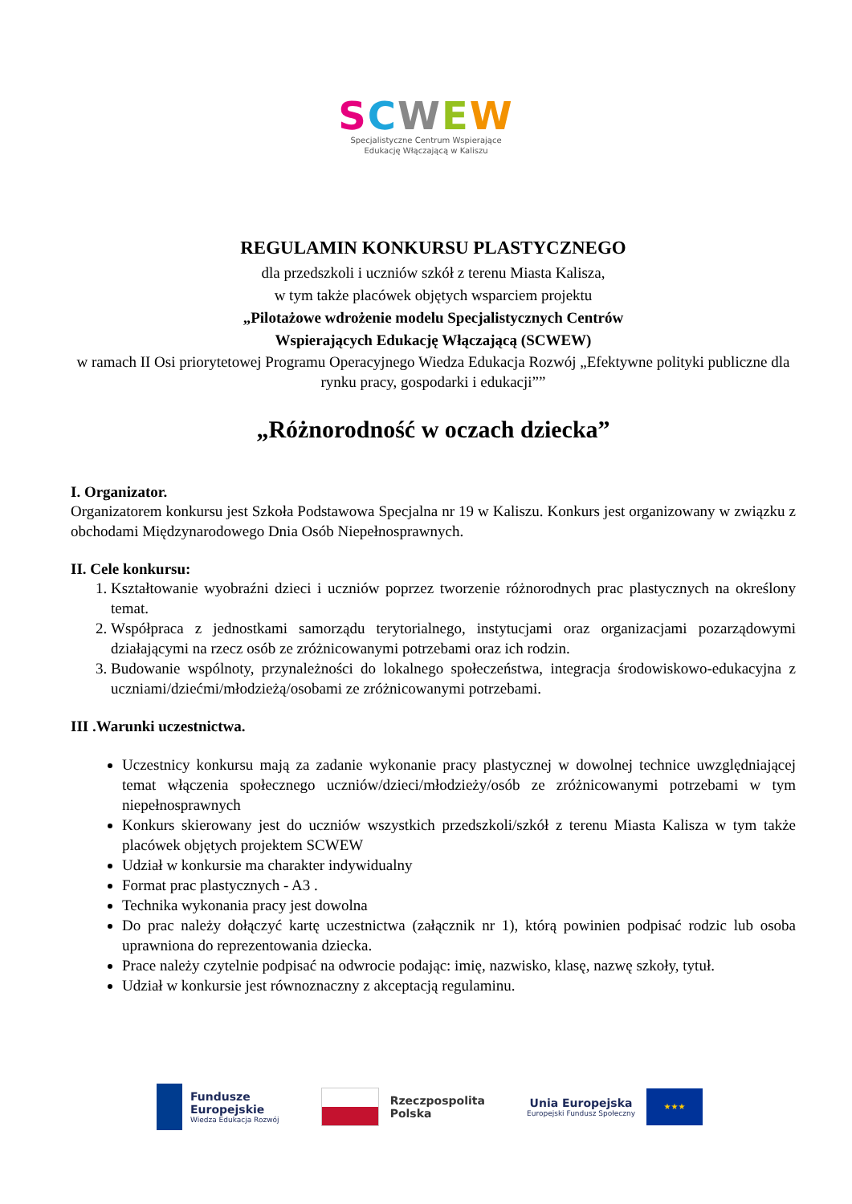SCWEW
Specjalistyczne Centrum Wspierające
Edukację Włączającą w Kaliszu
REGULAMIN KONKURSU PLASTYCZNEGO
dla przedszkoli i uczniów szkół z terenu Miasta Kalisza,
w tym także placówek objętych wsparciem projektu
„Pilotażowe wdrożenie modelu Specjalistycznych Centrów
Wspierających Edukację Włączającą (SCWEW)
w ramach II Osi priorytetowej Programu Operacyjnego Wiedza Edukacja Rozwój „Efektywne polityki publiczne dla rynku pracy, gospodarki i edukacji””
„Różnorodność w oczach dziecka”
I. Organizator.
Organizatorem konkursu jest Szkoła Podstawowa Specjalna nr 19 w Kaliszu. Konkurs jest organizowany w związku z obchodami Międzynarodowego Dnia Osób Niepełnosprawnych.
II. Cele konkursu:
1. Kształtowanie wyobraźni dzieci i uczniów poprzez tworzenie różnorodnych prac plastycznych na określony temat.
2. Współpraca z jednostkami samorządu terytorialnego, instytucjami oraz organizacjami pozarządowymi działającymi na rzecz osób ze zróżnicowanymi potrzebami oraz ich rodzin.
3. Budowanie wspólnoty, przynależności do lokalnego społeczeństwa, integracja środowiskowo-edukacyjna z uczniami/dziećmi/młodzieżą/osobami ze zróżnicowanymi potrzebami.
III .Warunki uczestnictwa.
Uczestnicy konkursu mają za zadanie wykonanie pracy plastycznej w dowolnej technice uwzględniającej temat włączenia społecznego uczniów/dzieci/młodzieży/osób ze zróżnicowanymi potrzebami w tym niepełnosprawnych
Konkurs skierowany jest do uczniów wszystkich przedszkoli/szkół z terenu Miasta Kalisza w tym także placówek objętych projektem SCWEW
Udział w konkursie ma charakter indywidualny
Format prac plastycznych - A3 .
Technika wykonania pracy jest dowolna
Do prac należy dołączyć kartę uczestnictwa (załącznik nr 1), którą powinien podpisać rodzic lub osoba uprawniona do reprezentowania dziecka.
Prace należy czytelnie podpisać na odwrocie podając: imię, nazwisko, klasę, nazwę szkoły, tytuł.
Udział w konkursie jest równoznaczny z akceptacją regulaminu.
Fundusze
Europejskie
Wiedza Edukacja Rozwój
Rzeczpospolita
Polska
Unia Europejska
Europejski Fundusz Społeczny
★★★